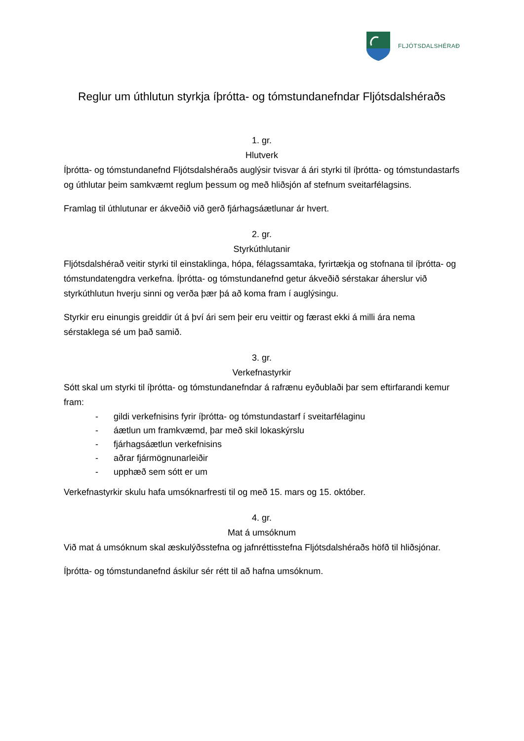FLJÓTSDALSHÉRAÐ
Reglur um úthlutun styrkja íþrótta- og tómstundanefndar Fljótsdalshéraðs
1. gr.
Hlutverk
Íþrótta- og tómstundanefnd Fljótsdalshéraðs auglýsir tvisvar á ári styrki til íþrótta- og tómstundastarfs og úthlutar þeim samkvæmt reglum þessum og með hliðsjón af stefnum sveitarfélagsins.
Framlag til úthlutunar er ákveðið við gerð fjárhagsáætlunar ár hvert.
2. gr.
Styrkúthlutanir
Fljótsdalshérað veitir styrki til einstaklinga, hópa, félagssamtaka, fyrirtækja og stofnana til íþrótta- og tómstundatengdra verkefna. Íþrótta- og tómstundanefnd getur ákveðið sérstakar áherslur við styrkúthlutun hverju sinni og verða þær þá að koma fram í auglýsingu.
Styrkir eru einungis greiddir út á því ári sem þeir eru veittir og færast ekki á milli ára nema sérstaklega sé um það samið.
3. gr.
Verkefnastyrkir
Sótt skal um styrki til íþrótta- og tómstundanefndar á rafrænu eyðublaði þar sem eftirfarandi kemur fram:
- gildi verkefnisins fyrir íþrótta- og tómstundastarf í sveitarfélaginu
- áætlun um framkvæmd, þar með skil lokaskýrslu
- fjárhagsáætlun verkefnisins
- aðrar fjármögnunarleiðir
- upphæð sem sótt er um
Verkefnastyrkir skulu hafa umsóknarfresti til og með 15. mars og 15. október.
4. gr.
Mat á umsóknum
Við mat á umsóknum skal æskulýðsstefna og jafnréttisstefna Fljótsdalshéraðs höfð til hliðsjónar.
Íþrótta- og tómstundanefnd áskilur sér rétt til að hafna umsóknum.